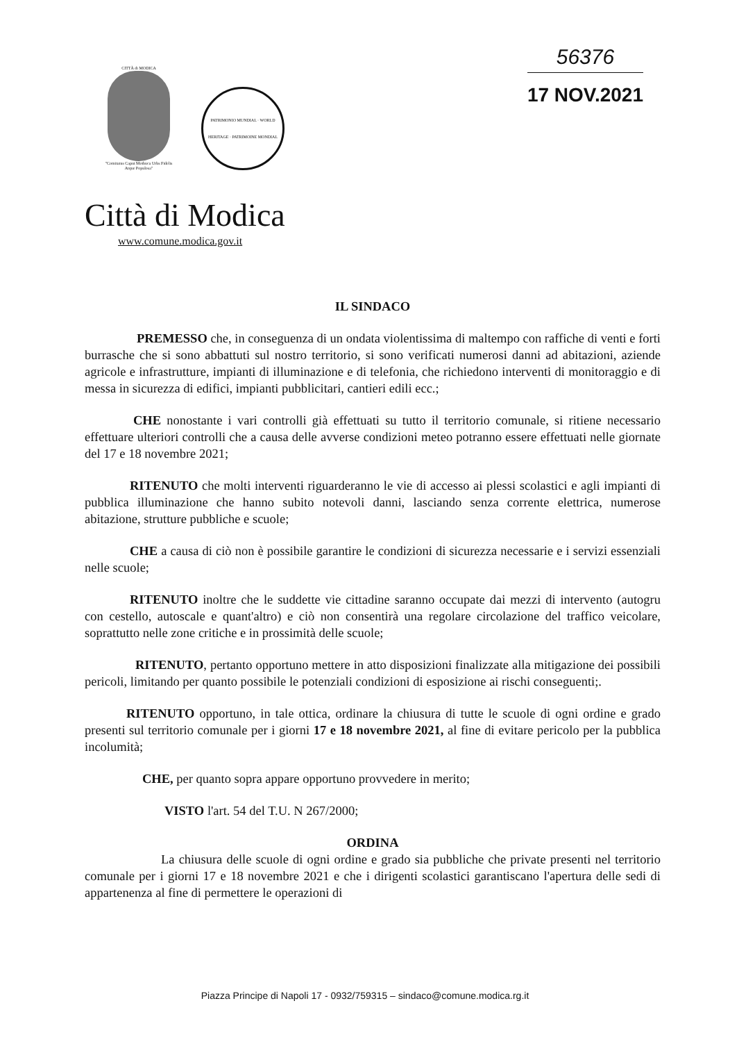CITTÀ di MODICA
"Comitatus Caput Mothuca Urbs Fidelis Atque Populosa"
PATRIMONIO MUNDIAL · WORLD HERITAGE · PATRIMOINE MONDIAL
56376
17 NOV.2021
Città di Modica
www.comune.modica.gov.it
IL SINDACO
PREMESSO che, in conseguenza di un ondata violentissima di maltempo con raffiche di venti e forti burrasche che si sono abbattuti sul nostro territorio, si sono verificati numerosi danni ad abitazioni, aziende agricole e infrastrutture, impianti di illuminazione e di telefonia, che richiedono interventi di monitoraggio e di messa in sicurezza di edifici, impianti pubblicitari, cantieri edili ecc.;
CHE nonostante i vari controlli già effettuati su tutto il territorio comunale, si ritiene necessario effettuare ulteriori controlli che a causa delle avverse condizioni meteo potranno essere effettuati nelle giornate del 17 e 18 novembre 2021;
RITENUTO che molti interventi riguarderanno le vie di accesso ai plessi scolastici e agli impianti di pubblica illuminazione che hanno subito notevoli danni, lasciando senza corrente elettrica, numerose abitazione, strutture pubbliche e scuole;
CHE a causa di ciò non è possibile garantire le condizioni di sicurezza necessarie e i servizi essenziali nelle scuole;
RITENUTO inoltre che le suddette vie cittadine saranno occupate dai mezzi di intervento (autogru con cestello, autoscale e quant'altro) e ciò non consentirà una regolare circolazione del traffico veicolare, soprattutto nelle zone critiche e in prossimità delle scuole;
RITENUTO, pertanto opportuno mettere in atto disposizioni finalizzate alla mitigazione dei possibili pericoli, limitando per quanto possibile le potenziali condizioni di esposizione ai rischi conseguenti;.
RITENUTO opportuno, in tale ottica, ordinare la chiusura di tutte le scuole di ogni ordine e grado presenti sul territorio comunale per i giorni 17 e 18 novembre 2021, al fine di evitare pericolo per la pubblica incolumità;
CHE, per quanto sopra appare opportuno provvedere in merito;
VISTO l'art. 54 del T.U. N 267/2000;
ORDINA
La chiusura delle scuole di ogni ordine e grado sia pubbliche che private presenti nel territorio comunale per i giorni 17 e 18 novembre 2021 e che i dirigenti scolastici garantiscano l'apertura delle sedi di appartenenza al fine di permettere le operazioni di
Piazza Principe di Napoli 17 - 0932/759315 – sindaco@comune.modica.rg.it